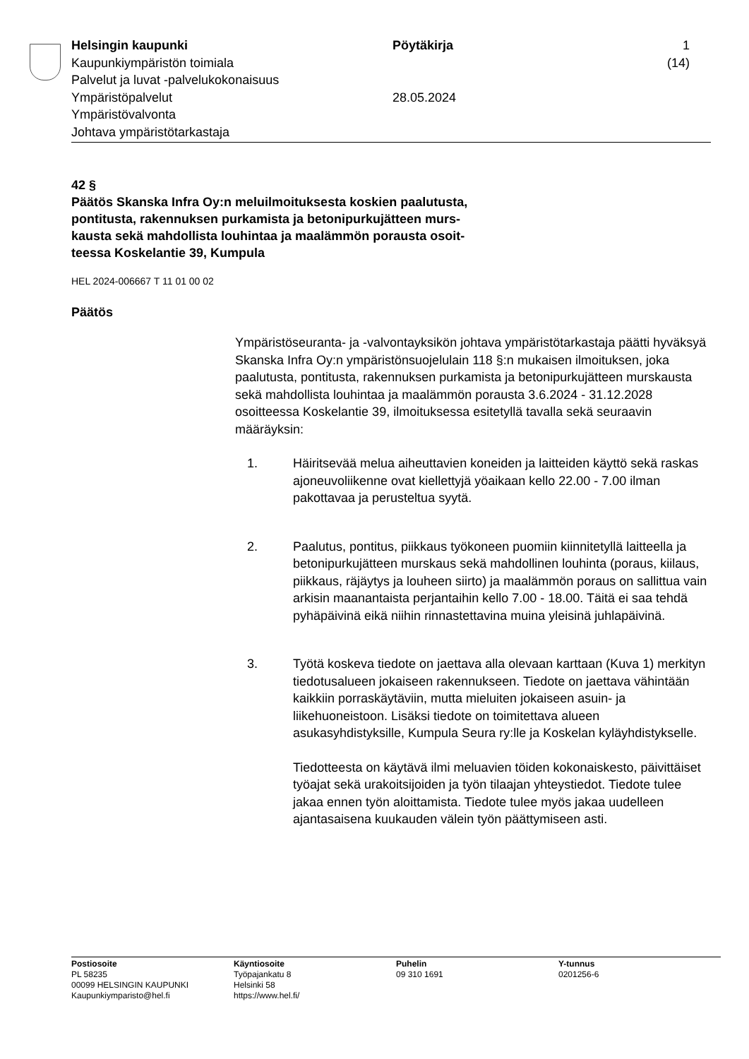Helsingin kaupunki
Kaupunkiympäristön toimiala
Palvelut ja luvat -palvelukokonaisuus
Ympäristöpalvelut
Ympäristövalvonta
Johtava ympäristötarkastaja
Pöytäkirja
28.05.2024
1 (14)
42 §
Päätös Skanska Infra Oy:n meluilmoituksesta koskien paalutusta,
pontitusta, rakennuksen purkamista ja betonipurkujätteen murs-
kausta sekä mahdollista louhintaa ja maalämmön porausta osoit-
teessa Koskelantie 39, Kumpula
HEL 2024-006667 T 11 01 00 02
Päätös
Ympäristöseuranta- ja -valvontayksikön johtava ympäristötarkastaja päätti hyväksyä Skanska Infra Oy:n ympäristönsuojelulain 118 §:n mukaisen ilmoituksen, joka paalutusta, pontitusta, rakennuksen purkamista ja betonipurkujätteen murskausta sekä mahdollista louhintaa ja maalämmön porausta 3.6.2024 - 31.12.2028 osoitteessa Koskelantie 39, ilmoituksessa esitetyllä tavalla sekä seuraavin määräyksin:
1. Häiritsevää melua aiheuttavien koneiden ja laitteiden käyttö sekä raskas ajoneuvoliikenne ovat kiellettyjä yöaikaan kello 22.00 - 7.00 ilman pakottavaa ja perusteltua syytä.
2. Paalutus, pontitus, piikkaus työkoneen puomiin kiinnitetyllä laitteella ja betonipurkujätteen murskaus sekä mahdollinen louhinta (poraus, kiilaus, piikkaus, räjäytys ja louheen siirto) ja maalämmön poraus on sallittua vain arkisin maanantaista perjantaihin kello 7.00 - 18.00. Täitä ei saa tehdä pyhäpäivinä eikä niihin rinnastettavina muina yleisinä juhlapäivinä.
3. Työtä koskeva tiedote on jaettava alla olevaan karttaan (Kuva 1) merkityn tiedotusalueen jokaiseen rakennukseen. Tiedote on jaettava vähintään kaikkiin porraskäytäviin, mutta mieluiten jokaiseen asuin- ja liikehuoneistoon. Lisäksi tiedote on toimitettava alueen asukasyhdistyksille, Kumpula Seura ry:lle ja Koskelan kyläyhdistykselle.
Tiedotteesta on käytävä ilmi meluavien töiden kokonaiskesto, päivittäiset työajat sekä urakoitsijoiden ja työn tilaajan yhteystiedot. Tiedote tulee jakaa ennen työn aloittamista. Tiedote tulee myös jakaa uudelleen ajantasaisena kuukauden välein työn päättymiseen asti.
Postiosoite
PL 58235
00099 HELSINGIN KAUPUNKI
Kaupunkiymparisto@hel.fi
Käyntiosoite
Työpajankatu 8
Helsinki 58
https://www.hel.fi/
Puhelin
09 310 1691
Y-tunnus
0201256-6